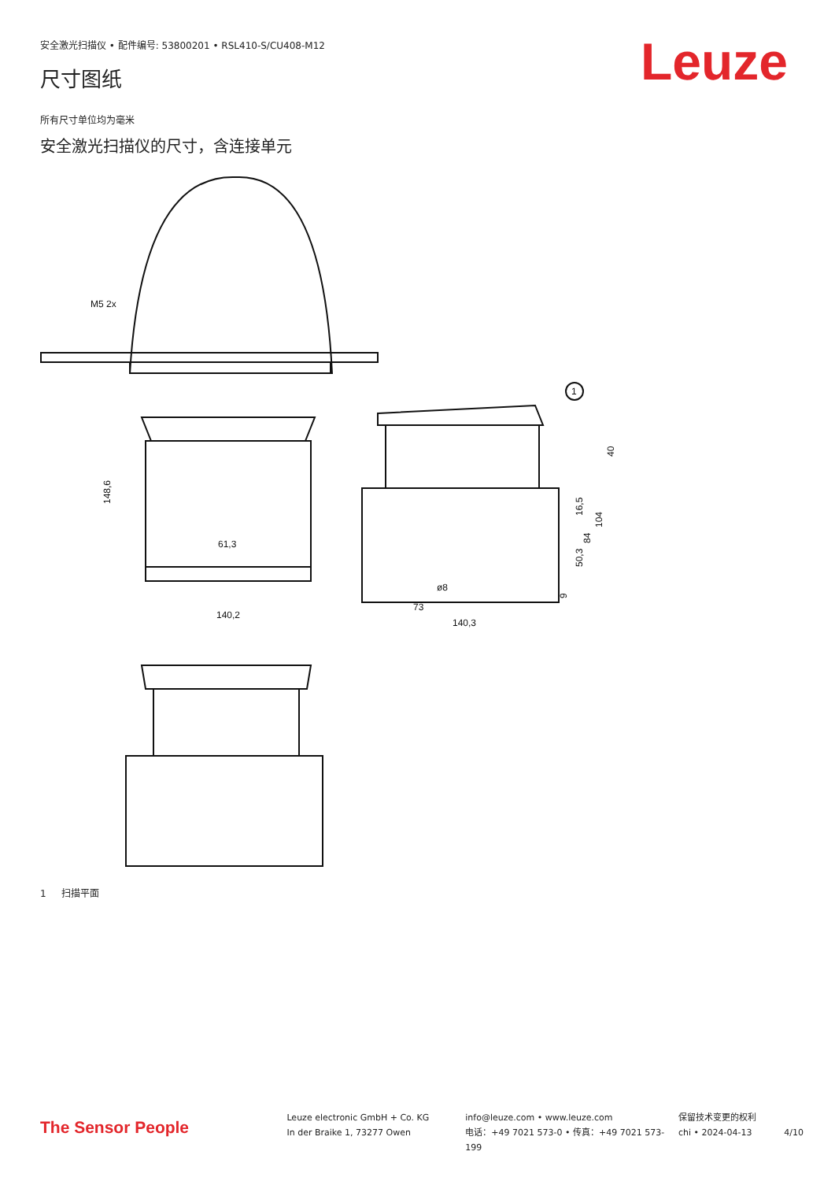安全激光扫描仪 • 配件编号: 53800201 • RSL410-S/CU408-M12
Leuze 尺寸图纸
所有尺寸单位均为毫米
安全激光扫描仪的尺寸，含连接单元
M5 2x
61,3
140,2
148,6
73
140,3
ø8
1
40
104
84
16,5
50,3
9
1 扫描平面
The Sensor People
Leuze electronic GmbH + Co. KG
In der Braike 1, 73277 Owen
info@leuze.com • www.leuze.com
电话：+49 7021 573-0 • 传真：+49 7021 573-199
保留技术变更的权利
chi • 2024-04-13
4/10